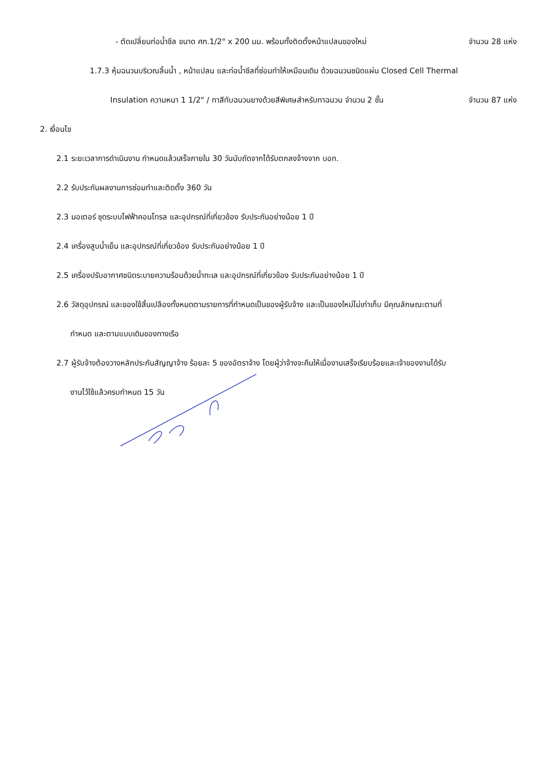- ตัดเปลี่ยนท่อน้ำชีล ขนาด ศก.1/2" x 200 มม. พร้อมทั้งติดตั้งหน้าแปลนของใหม่ จำนวน 28 แห่ง
1.7.3 หุ้มฉนวนบริเวณลิ้นน้ำ , หน้าแปลน และท่อน้ำชีลที่ซ่อมทำให้เหมือนเดิม ด้วยฉนวนชนิดแผ่น Closed Cell Thermal
Insulation ความหนา 1 1/2" / ทาสีทับฉนวนยางด้วยสีพิเศษสำหรับทาฉนวน จำนวน 2 ชั้น จำนวน 87 แห่ง
2. เงื่อนไข
2.1 ระยะเวลาการดำเนินงาน กำหนดแล้วเสร็จภายใน 30 วันนับถัดจากได้รับตกลงจ้างจาก บอท.
2.2 รับประกันผลงานการซ่อมทำและติดตั้ง 360 วัน
2.3 มอเตอร์ ชุดระบบไฟฟ้าคอนโทรล และอุปกรณ์ที่เกี่ยวข้อง รับประกันอย่างน้อย 1 ปี
2.4 เครื่องสูบน้ำเย็น และอุปกรณ์ที่เกี่ยวข้อง รับประกันอย่างน้อย 1 ปี
2.5 เครื่องปรับอากาศชนิดระบายความร้อนด้วยน้ำทะเล และอุปกรณ์ที่เกี่ยวข้อง รับประกันอย่างน้อย 1 ปี
2.6 วัสดุอุปกรณ์ และของใช้สิ้นเปลืองทั้งหมดตามรายการที่กำหนดเป็นของผู้รับจ้าง และเป็นของใหม่ไม่เก่าเก็บ มีคุณลักษณะตามที่
กำหนด และตามแบบเดิมของทางเรือ
2.7 ผู้รับจ้างต้องวางหลักประกันสัญญาจ้าง ร้อยละ 5 ของอัตราจ้าง โดยผู้ว่าจ้างจะคืนให้เมื่องานเสร็จเรียบร้อยและเจ้าของงานได้รับ
งานไว้ใช้แล้วครบกำหนด 15 วัน